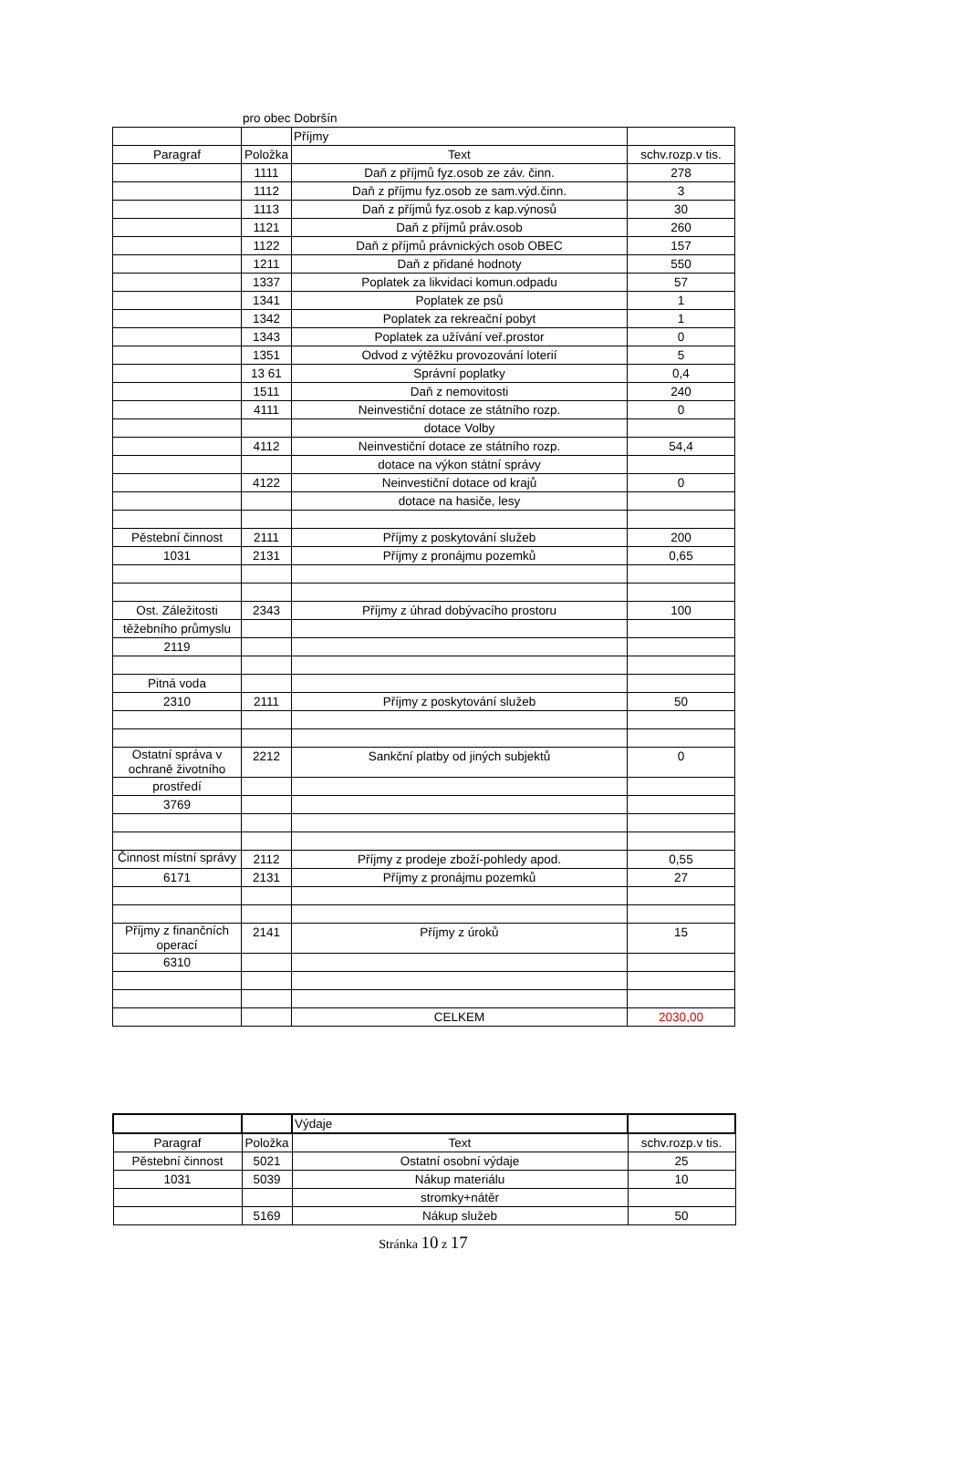pro obec Dobršín
| | | Příjmy | |
| Paragraf | Položka | Text | schv.rozp.v tis. |
| | 1111 | Daň z příjmů fyz.osob ze záv. činn. | 278 |
| | 1112 | Daň z příjmu fyz.osob ze sam.výd.činn. | 3 |
| | 1113 | Daň z příjmů fyz.osob z kap.výnosů | 30 |
| | 1121 | Daň z příjmů práv.osob | 260 |
| | 1122 | Daň z příjmů právnických osob OBEC | 157 |
| | 1211 | Daň z přidané hodnoty | 550 |
| | 1337 | Poplatek za likvidaci komun.odpadu | 57 |
| | 1341 | Poplatek ze psů | 1 |
| | 1342 | Poplatek za rekreační pobyt | 1 |
| | 1343 | Poplatek za užívání veř.prostor | 0 |
| | 1351 | Odvod z výtěžku provozování loterií | 5 |
| | 13 61 | Správní poplatky | 0,4 |
| | 1511 | Daň z nemovitosti | 240 |
| | 4111 | Neinvestiční dotace ze státního rozp. | 0 |
| | | dotace Volby | |
| | 4112 | Neinvestiční dotace ze státního rozp. | 54,4 |
| | | dotace na výkon státní správy | |
| | 4122 | Neinvestiční dotace od krajů | 0 |
| | | dotace na hasiče, lesy | |
| Pěstební činnost | 2111 | Příjmy z poskytování služeb | 200 |
| 1031 | 2131 | Příjmy z pronájmu pozemků | 0,65 |
| Ost. Záležitosti | 2343 | Příjmy z úhrad dobývacího prostoru | 100 |
| těžebního průmyslu | | | |
| 2119 | | | |
| Pitná voda | | | |
| 2310 | 2111 | Příjmy z poskytování služeb | 50 |
| Ostatní správa v ochraně životního | 2212 | Sankční platby od jiných subjektů | 0 |
| prostředí | | | |
| 3769 | | | |
| Činnost místní správy | 2112 | Příjmy z prodeje zboží-pohledy apod. | 0,55 |
| 6171 | 2131 | Příjmy z pronájmu pozemků | 27 |
| Příjmy z finančních operací | 2141 | Příjmy z úroků | 15 |
| 6310 | | | |
| | | CELKEM | 2030,00 |
| | | Výdaje | |
| Paragraf | Položka | Text | schv.rozp.v tis. |
| Pěstební činnost | 5021 | Ostatní osobní výdaje | 25 |
| 1031 | 5039 | Nákup materiálu | 10 |
| | | stromky+nátěr | |
| | 5169 | Nákup služeb | 50 |
Stránka 10 z 17